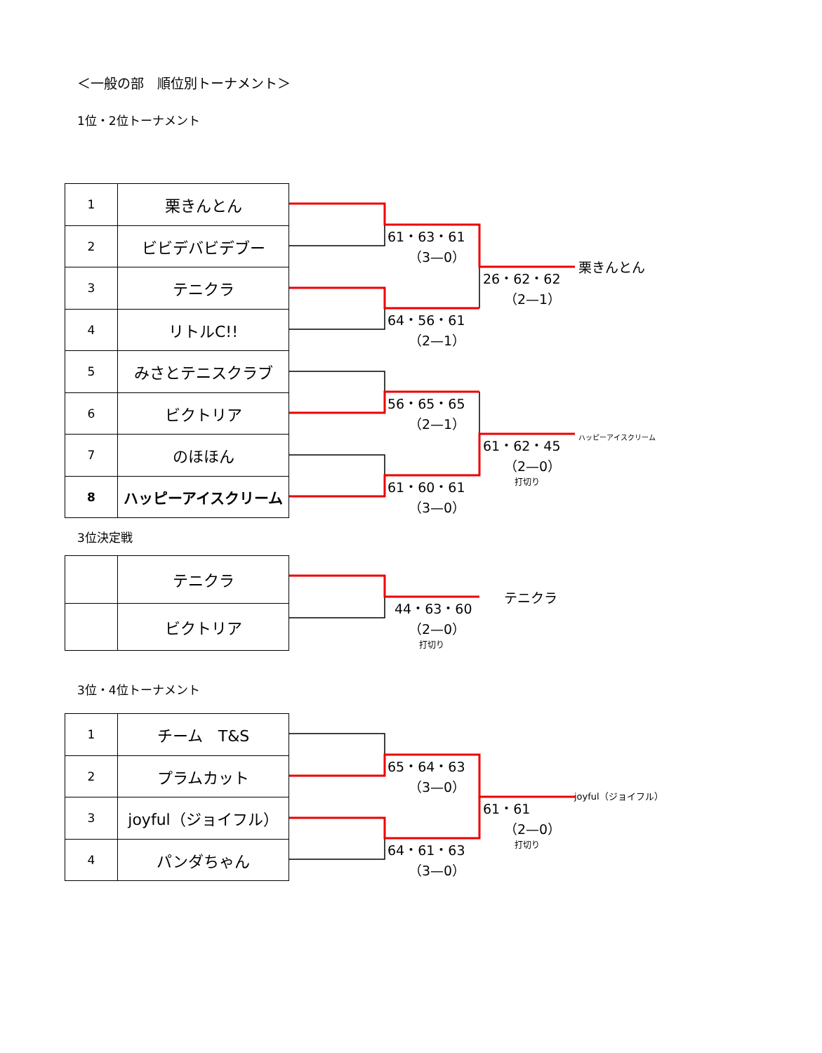＜一般の部　順位別トーナメント＞
1位・2位トーナメント
| 1 | 栗きんとん |
| 2 | ビビデバビデブー |
| 3 | テニクラ |
| 4 | リトルC!! |
| 5 | みさとテニスクラブ |
| 6 | ビクトリア |
| 7 | のほほん |
| 8 | ハッピーアイスクリーム |
61・63・61
（3—0）
64・56・61
（2—1）
56・65・65
（2—1）
61・60・61
（3—0）
26・62・62
（2—1）
61・62・45
（2—0）
打切り
栗きんとん
ハッピーアイスクリーム
3位決定戦
| | テニクラ |
| | ビクトリア |
44・63・60
（2—0）
打切り
テニクラ
3位・4位トーナメント
| 1 | チーム T&S |
| 2 | プラムカット |
| 3 | joyful（ジョイフル） |
| 4 | パンダちゃん |
65・64・63
（3—0）
64・61・63
（3—0）
61・61
（2—0）
打切り
joyful（ジョイフル）